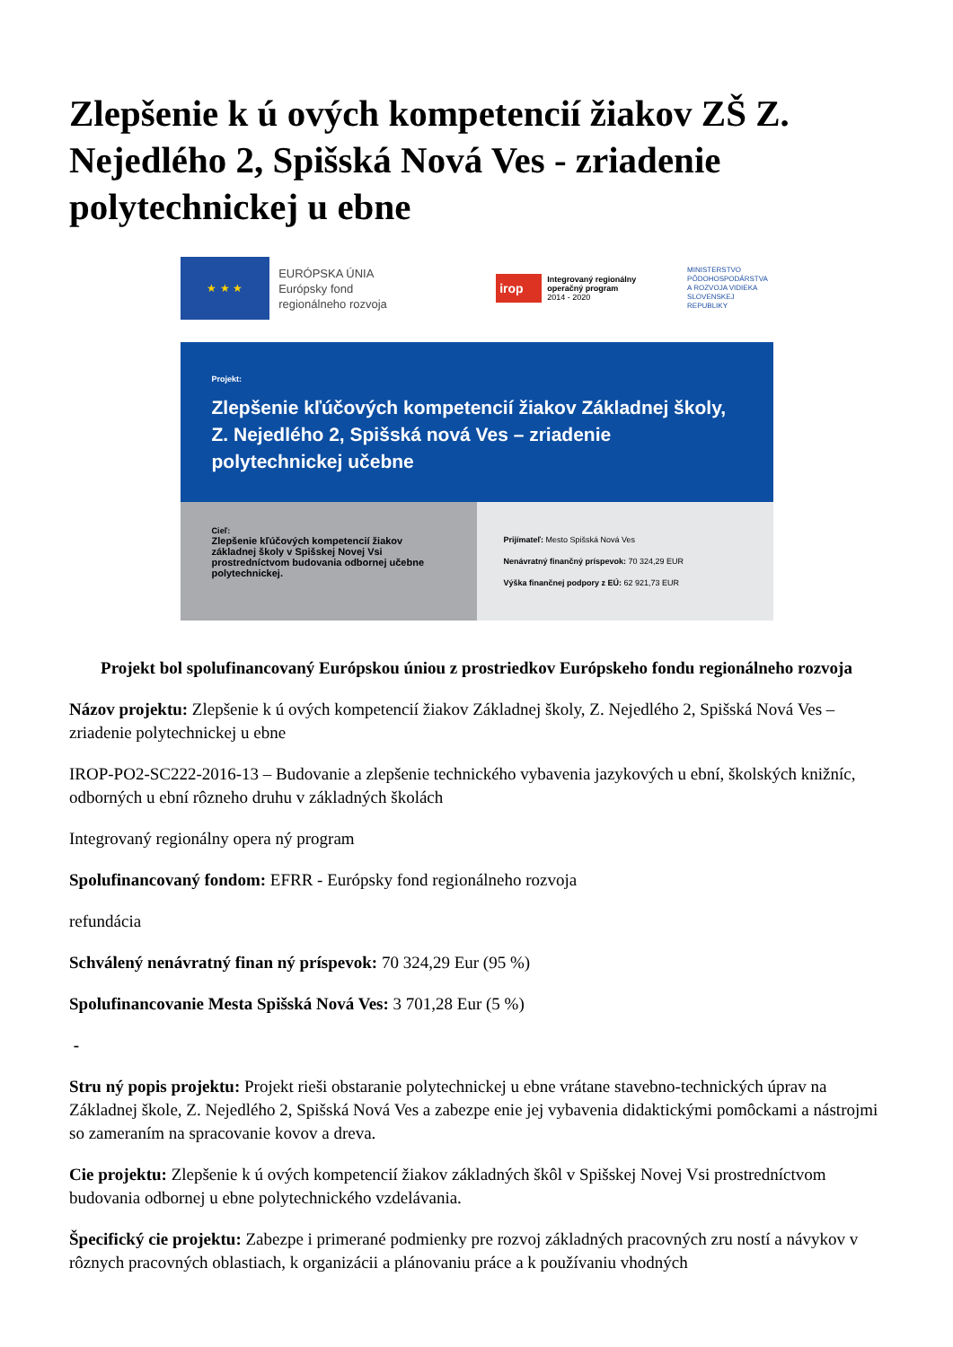Zlepšenie k ú ových kompetencií žiakov ZŠ Z. Nejedlého 2, Spišská Nová Ves - zriadenie polytechnickej u ebne
★ ★ ★
EURÓPSKA ÚNIA
Európsky fond
regionálneho rozvoja
irop Integrovaný regionálny operačný program
2014 - 2020
MINISTERSTVO
PÔDOHOSPODÁRSTVA
A ROZVOJA VIDIEKA
SLOVENSKEJ REPUBLIKY
Projekt:
Zlepšenie kľúčových kompetencií žiakov Základnej školy, Z. Nejedlého 2, Spišská nová Ves – zriadenie polytechnickej učebne
Cieľ:
Zlepšenie kľúčových kompetencií žiakov základnej školy v Spišskej Novej Vsi prostredníctvom budovania odbornej učebne polytechnickej.
Prijímateľ: Mesto Spišská Nová Ves
Nenávratný finančný príspevok: 70 324,29 EUR
Výška finančnej podpory z EÚ: 62 921,73 EUR
Projekt bol spolufinancovaný Európskou úniou z prostriedkov Európskeho fondu regionálneho rozvoja
Názov projektu: Zlepšenie k ú ových kompetencií žiakov Základnej školy, Z. Nejedlého 2, Spišská Nová Ves – zriadenie polytechnickej u ebne
IROP-PO2-SC222-2016-13 – Budovanie a zlepšenie technického vybavenia jazykových u ební, školských knižníc, odborných u ební rôzneho druhu v základných školách
Integrovaný regionálny opera ný program
Spolufinancovaný fondom: EFRR - Európsky fond regionálneho rozvoja
refundácia
Schválený nenávratný finan ný príspevok: 70 324,29 Eur (95 %)
Spolufinancovanie Mesta Spišská Nová Ves: 3 701,28 Eur (5 %)
-
Stru ný popis projektu: Projekt rieši obstaranie polytechnickej u ebne vrátane stavebno-technických úprav na Základnej škole, Z. Nejedlého 2, Spišská Nová Ves a zabezpe enie jej vybavenia didaktickými pomôckami a nástrojmi so zameraním na spracovanie kovov a dreva.
Cie projektu: Zlepšenie k ú ových kompetencií žiakov základných škôl v Spišskej Novej Vsi prostredníctvom budovania odbornej u ebne polytechnického vzdelávania.
Špecifický cie projektu: Zabezpe i primerané podmienky pre rozvoj základných pracovných zru ností a návykov v rôznych pracovných oblastiach, k organizácii a plánovaniu práce a k používaniu vhodných